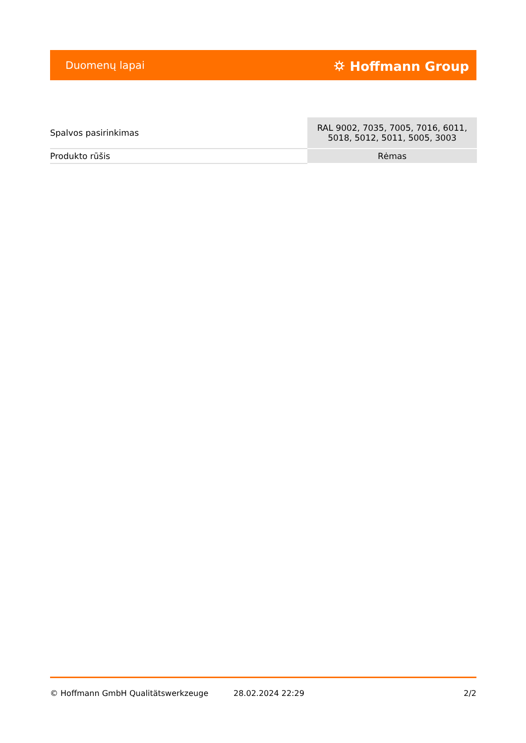Duomenų lapai ⛭ Hoffmann Group
| Spalvos pasirinkimas | RAL 9002, 7035, 7005, 7016, 6011, 5018, 5012, 5011, 5005, 3003 |
| Produkto rūšis | Rėmas |
© Hoffmann GmbH Qualitätswerkzeuge 28.02.2024 22:29 2/2